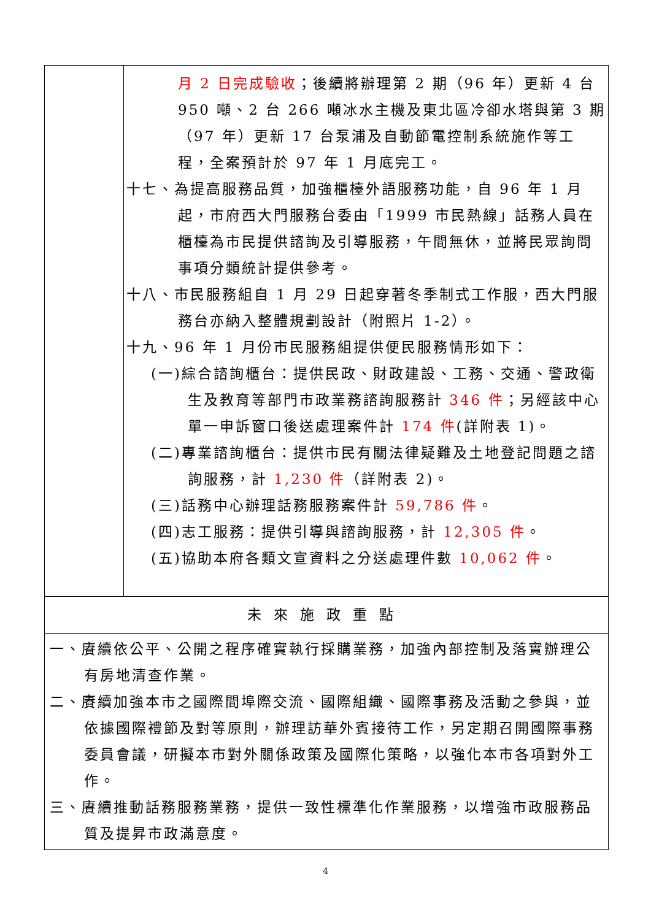| | 月 2 日完成驗收 ；後續將辦理第 2 期（96 年）更新 4 台 950 噸、2 台 266 噸冰水主機及東北區冷卻水塔與第 3 期（97 年）更新 17 台泵浦及自動節電控制系統施作等工程，全案預計於 97 年 1 月底完工。 十七、為提高服務品質，加強櫃檯外語服務功能，自 96 年 1 月起，市府西大門服務台委由「1999 市民熱線」話務人員在櫃檯為市民提供諮詢及引導服務，午間無休，並將民眾詢問事項分類統計提供參考。 十八、市民服務組自 1 月 29 日起穿著冬季制式工作服，西大門服務台亦納入整體規劃設計（附照片 1-2）。 十九、96 年 1 月份市民服務組提供便民服務情形如下： (一)綜合諮詢櫃台：提供民政、財政建設、工務、交通、警政衛生及教育等部門市政業務諮詢服務計 346 件 ；另經該中心單一申訴窗口後送處理案件計 174 件 (詳附表 1)。 (二)專業諮詢櫃台：提供市民有關法律疑難及土地登記問題之諮詢服務，計 1,230 件 （詳附表 2)。 (三)話務中心辦理話務服務案件計 59,786 件 。 (四)志工服務：提供引導與諮詢服務，計 12,305 件 。 (五)協助本府各類文宣資料之分送處理件數 10,062 件 。 |
| 未來施政重點 | |
| 一、賡續依公平、公開之程序確實執行採購業務，加強內部控制及落實辦理公有房地清查作業。 二、賡續加強本市之國際間埠際交流、國際組織、國際事務及活動之參與，並依據國際禮節及對等原則，辦理訪華外賓接待工作，另定期召開國際事務委員會議，研擬本市對外關係政策及國際化策略，以強化本市各項對外工作。 三、賡續推動話務服務業務，提供一致性標準化作業服務，以增強市政服務品質及提昇市政滿意度。 | |
4